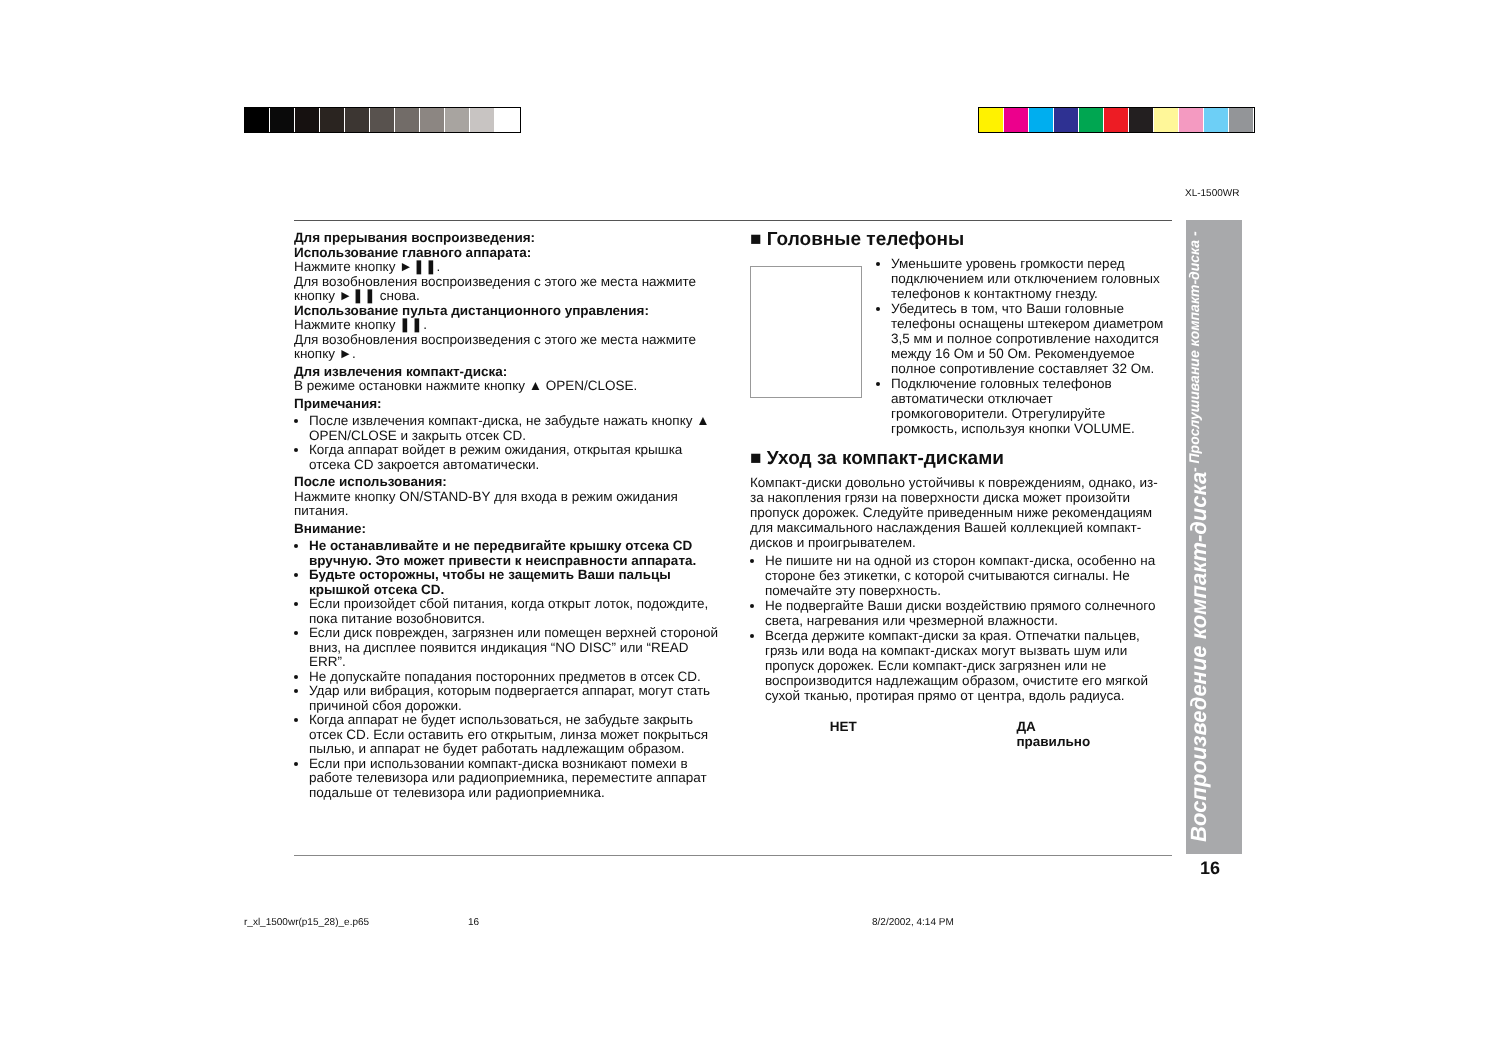XL-1500WR
Для прерывания воспроизведения:
Использование главного аппарата:
Нажмите кнопку ►❚❚.
Для возобновления воспроизведения с этого же места нажмите кнопку ►❚❚ снова.
Использование пульта дистанционного управления:
Нажмите кнопку ❚❚.
Для возобновления воспроизведения с этого же места нажмите кнопку ►.
Для извлечения компакт-диска:
В режиме остановки нажмите кнопку ▲ OPEN/CLOSE.
Примечания:
После извлечения компакт-диска, не забудьте нажать кнопку ▲ OPEN/CLOSE и закрыть отсек CD.
Когда аппарат войдет в режим ожидания, открытая крышка отсека CD закроется автоматически.
После использования:
Нажмите кнопку ON/STAND-BY для входа в режим ожидания питания.
Внимание:
Не останавливайте и не передвигайте крышку отсека CD вручную. Это может привести к неисправности аппарата.
Будьте осторожны, чтобы не защемить Ваши пальцы крышкой отсека CD.
Если произойдет сбой питания, когда открыт лоток, подождите, пока питание возобновится.
Если диск поврежден, загрязнен или помещен верхней стороной вниз, на дисплее появится индикация “NO DISC” или “READ ERR”.
Не допускайте попадания посторонних предметов в отсек CD.
Удар или вибрация, которым подвергается аппарат, могут стать причиной сбоя дорожки.
Когда аппарат не будет использоваться, не забудьте закрыть отсек CD. Если оставить его открытым, линза может покрыться пылью, и аппарат не будет работать надлежащим образом.
Если при использовании компакт-диска возникают помехи в работе телевизора или радиоприемника, переместите аппарат подальше от телевизора или радиоприемника.
■ Головные телефоны
Уменьшите уровень громкости перед подключением или отключением головных телефонов к контактному гнезду.
Убедитесь в том, что Ваши головные телефоны оснащены штекером диаметром 3,5 мм и полное сопротивление находится между 16 Ом и 50 Ом. Рекомендуемое полное сопротивление составляет 32 Ом.
Подключение головных телефонов автоматически отключает громкоговорители. Отрегулируйте громкость, используя кнопки VOLUME.
■ Уход за компакт-дисками
Компакт-диски довольно устойчивы к повреждениям, однако, из-за накопления грязи на поверхности диска может произойти пропуск дорожек. Следуйте приведенным ниже рекомендациям для максимального наслаждения Вашей коллекцией компакт-дисков и проигрывателем.
Не пишите ни на одной из сторон компакт-диска, особенно на стороне без этикетки, с которой считываются сигналы. Не помечайте эту поверхность.
Не подвергайте Ваши диски воздействию прямого солнечного света, нагревания или чрезмерной влажности.
Всегда держите компакт-диски за края. Отпечатки пальцев, грязь или вода на компакт-дисках могут вызвать шум или пропуск дорожек. Если компакт-диск загрязнен или не воспроизводится надлежащим образом, очистите его мягкой сухой тканью, протирая прямо от центра, вдоль радиуса.
НЕТ ДА
правильно
Воспроизведение компакт-диска - Прослушивание компакт-диска -
16
r_xl_1500wr(p15_28)_e.p65 16 8/2/2002, 4:14 PM